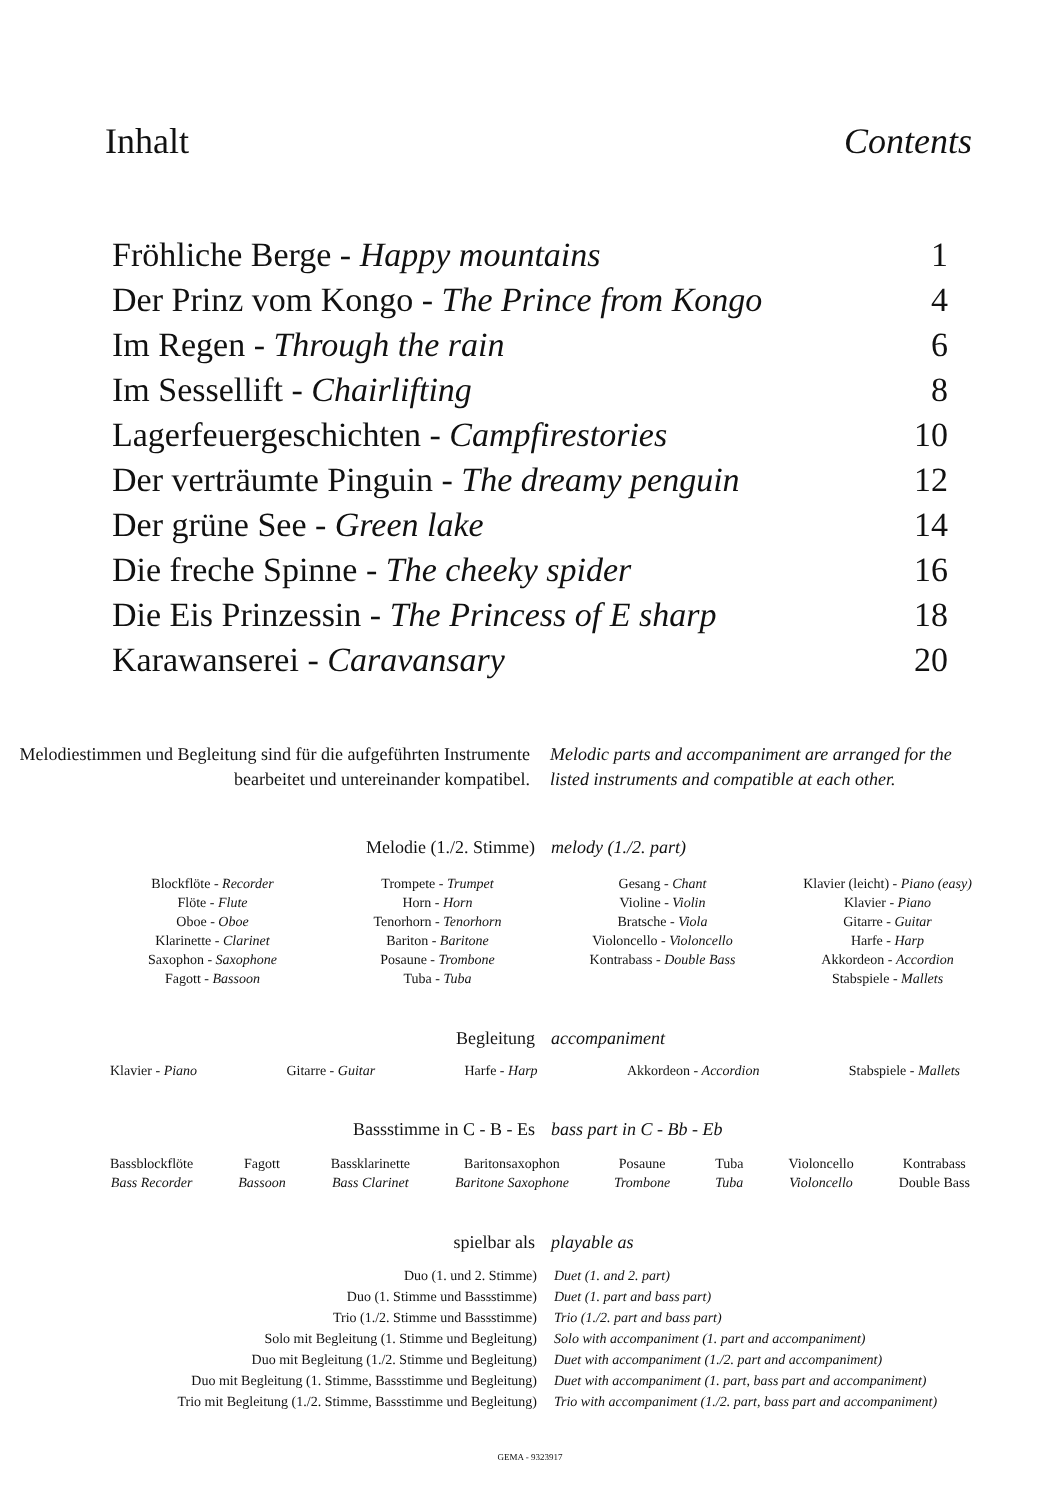Inhalt Contents
| Fröhliche Berge - Happy mountains | 1 |
| Der Prinz vom Kongo - The Prince from Kongo | 4 |
| Im Regen - Through the rain | 6 |
| Im Sessellift - Chairlifting | 8 |
| Lagerfeuergeschichten - Campfirestories | 10 |
| Der verträumte Pinguin - The dreamy penguin | 12 |
| Der grüne See - Green lake | 14 |
| Die freche Spinne - The cheeky spider | 16 |
| Die Eis Prinzessin - The Princess of E sharp | 18 |
| Karawanserei - Caravansary | 20 |
Melodiestimmen und Begleitung sind für die aufgeführten Instrumente bearbeitet und untereinander kompatibel.
Melodic parts and accompaniment are arranged for the listed instruments and compatible at each other.
Melodie (1./2. Stimme) melody (1./2. part)
Blockflöte - Recorder
Flöte - Flute
Oboe - Oboe
Klarinette - Clarinet
Saxophon - Saxophone
Fagott - Bassoon
Trompete - Trumpet
Horn - Horn
Tenorhorn - Tenorhorn
Bariton - Baritone
Posaune - Trombone
Tuba - Tuba
Gesang - Chant
Violine - Violin
Bratsche - Viola
Violoncello - Violoncello
Kontrabass - Double Bass
Klavier (leicht) - Piano (easy)
Klavier - Piano
Gitarre - Guitar
Harfe - Harp
Akkordeon - Accordion
Stabspiele - Mallets
Begleitung accompaniment
Klavier - Piano Gitarre - Guitar Harfe - Harp Akkordeon - Accordion Stabspiele - Mallets
Bassstimme in C - B - Es bass part in C - Bb - Eb
Bassblockflöte
Bass Recorder Fagott
Bassoon Bassklarinette
Bass Clarinet Baritonsaxophon
Baritone Saxophone Posaune
Trombone Tuba
Tuba Violoncello
Violoncello Kontrabass
Double Bass
spielbar als playable as
| Duo (1. und 2. Stimme) | Duet (1. and 2. part) |
| Duo (1. Stimme und Bassstimme) | Duet (1. part and bass part) |
| Trio (1./2. Stimme und Bassstimme) | Trio (1./2. part and bass part) |
| Solo mit Begleitung (1. Stimme und Begleitung) | Solo with accompaniment (1. part and accompaniment) |
| Duo mit Begleitung (1./2. Stimme und Begleitung) | Duet with accompaniment (1./2. part and accompaniment) |
| Duo mit Begleitung (1. Stimme, Bassstimme und Begleitung) | Duet with accompaniment (1. part, bass part and accompaniment) |
| Trio mit Begleitung (1./2. Stimme, Bassstimme und Begleitung) | Trio with accompaniment (1./2. part, bass part and accompaniment) |
GEMA - 9323917